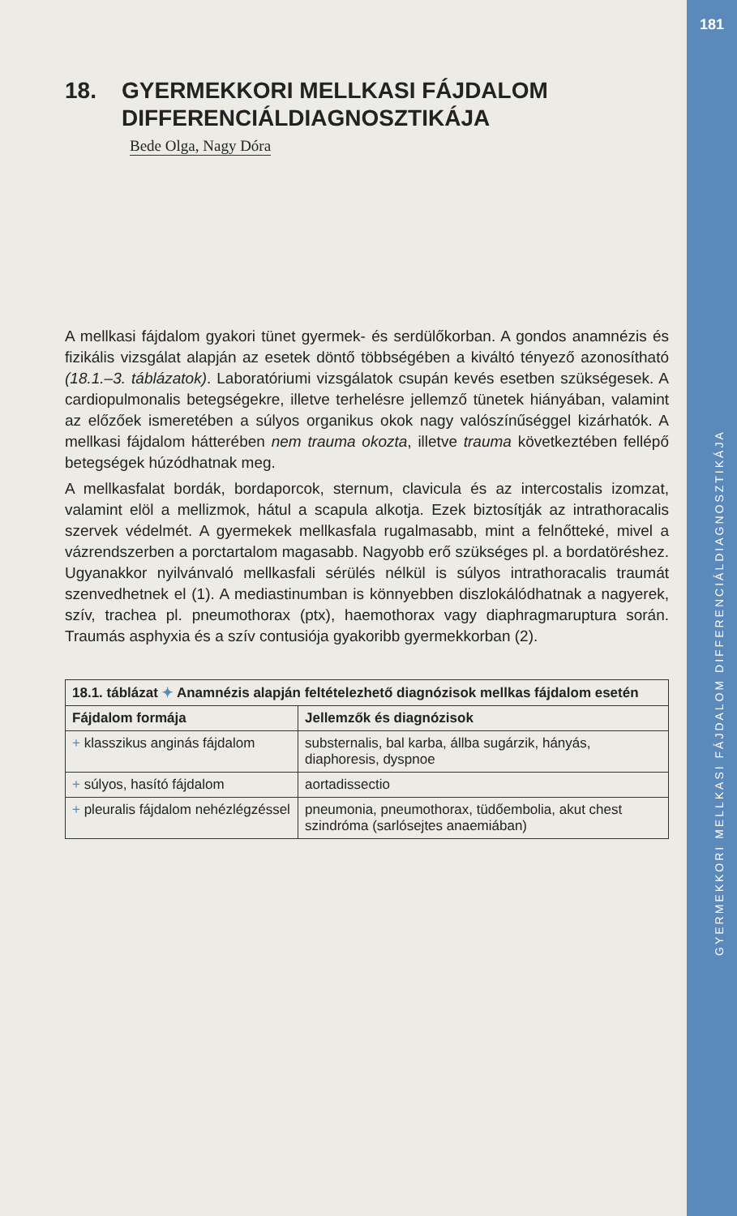181
GYERMEKKORI MELLKASI FÁJDALOM DIFFERENCIÁLDIAGNOSZTIKÁJA
18. GYERMEKKORI MELLKASI FÁJDALOM
DIFFERENCIÁLDIAGNOSZTIKÁJA
Bede Olga, Nagy Dóra
A mellkasi fájdalom gyakori tünet gyermek- és serdülőkorban. A gondos anamnézis és fizikális vizsgálat alapján az esetek döntő többségében a kiváltó tényező azonosítható (18.1.–3. táblázatok). Laboratóriumi vizsgálatok csupán kevés esetben szükségesek. A cardiopulmonalis betegségekre, illetve terhelésre jellemző tünetek hiányában, valamint az előzőek ismeretében a súlyos organikus okok nagy valószínűséggel kizárhatók. A mellkasi fájdalom hátterében nem trauma okozta, illetve trauma következtében fellépő betegségek húzódhatnak meg.
A mellkasfalat bordák, bordaporcok, sternum, clavicula és az intercostalis izomzat, valamint elöl a mellizmok, hátul a scapula alkotja. Ezek biztosítják az intrathoracalis szervek védelmét. A gyermekek mellkasfala rugalmasabb, mint a felnőtteké, mivel a vázrendszerben a porctartalom magasabb. Nagyobb erő szükséges pl. a bordatöréshez. Ugyanakkor nyilvánvaló mellkasfali sérülés nélkül is súlyos intrathoracalis traumát szenvedhetnek el (1). A mediastinumban is könnyebben diszlokálódhatnak a nagyerek, szív, trachea pl. pneumothorax (ptx), haemothorax vagy diaphragmaruptura során. Traumás asphyxia és a szív contusiója gyakoribb gyermekkorban (2).
| 18.1. táblázat ✦ Anamnézis alapján feltételezhető diagnózisok mellkas fájdalom esetén | |
| Fájdalom formája | Jellemzők és diagnózisok |
| + klasszikus anginás fájdalom | substernalis, bal karba, állba sugárzik, hányás, diaphoresis, dyspnoe |
| + súlyos, hasító fájdalom | aortadissectio |
| + pleuralis fájdalom nehézlégzéssel | pneumonia, pneumothorax, tüdőembolia, akut chest szindróma (sarlósejtes anaemiában) |